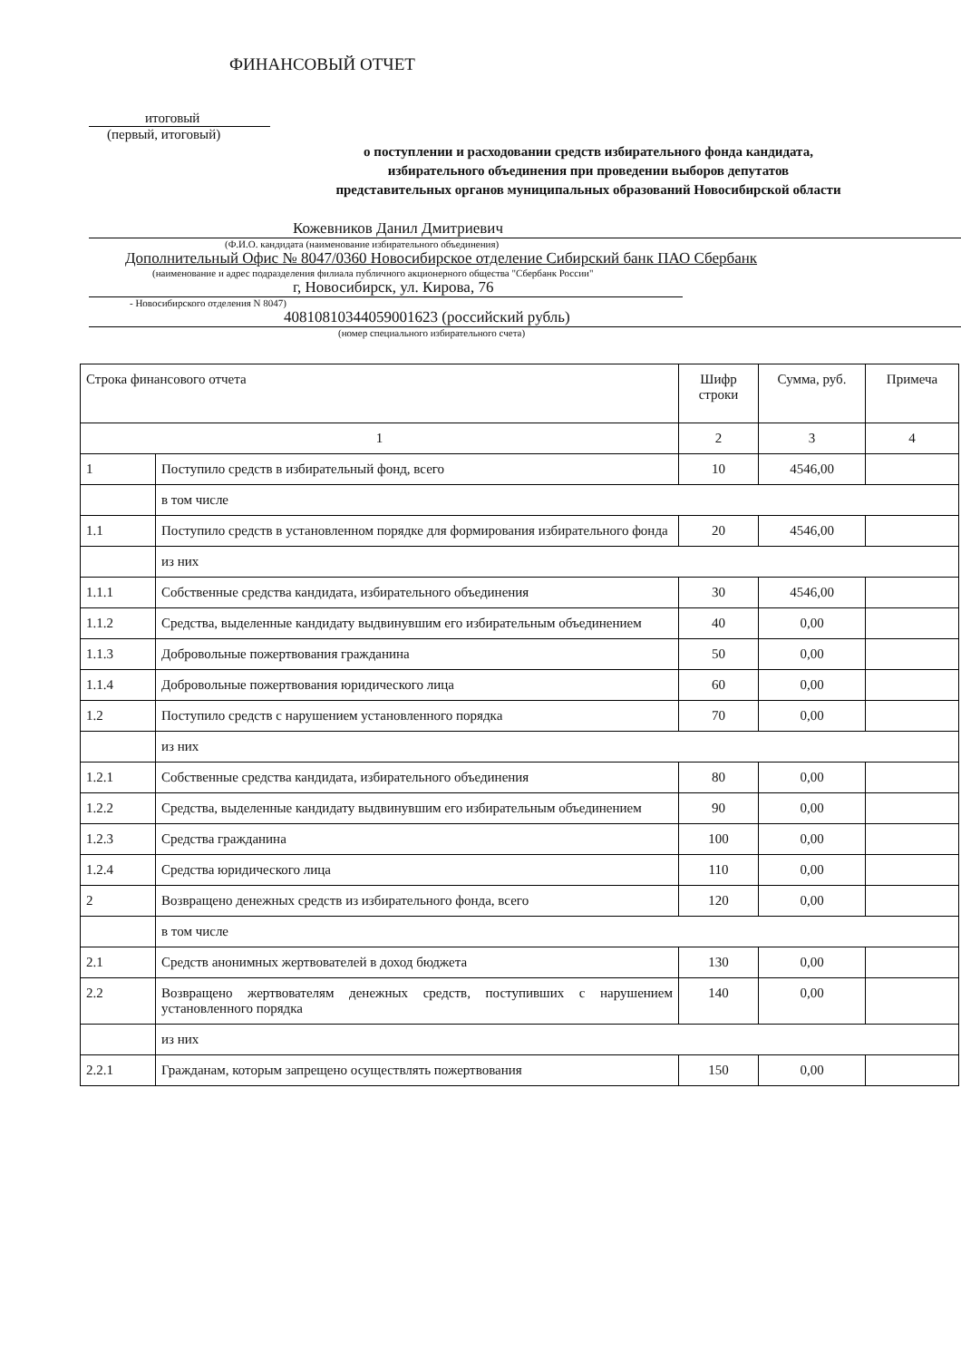ФИНАНСОВЫЙ ОТЧЕТ
итоговый
(первый, итоговый)
о поступлении и расходовании средств избирательного фонда кандидата,
избирательного объединения при проведении выборов депутатов
представительных органов муниципальных образований Новосибирской области
Кожевников Данил Дмитриевич
(Ф.И.О. кандидата (наименование избирательного объединения)
Дополнительный Офис № 8047/0360 Новосибирское отделение Сибирский банк ПАО Сбербанк
(наименование и адрес подразделения филиала публичного акционерного общества "Сбербанк России"
г, Новосибирск, ул. Кирова, 76
- Новосибирского отделения N 8047)
40810810344059001623 (российский рубль)
(номер специального избирательного счета)
| Строка финансового отчета | | Шифр строки | Сумма, руб. | Примеча |
| 1 | | 2 | 3 | 4 |
| 1 | Поступило средств в избирательный фонд, всего | 10 | 4546,00 | |
| | в том числе | | | |
| 1.1 | Поступило средств в установленном порядке для формирования избирательного фонда | 20 | 4546,00 | |
| | из них | | | |
| 1.1.1 | Собственные средства кандидата, избирательного объединения | 30 | 4546,00 | |
| 1.1.2 | Средства, выделенные кандидату выдвинувшим его избирательным объединением | 40 | 0,00 | |
| 1.1.3 | Добровольные пожертвования гражданина | 50 | 0,00 | |
| 1.1.4 | Добровольные пожертвования юридического лица | 60 | 0,00 | |
| 1.2 | Поступило средств с нарушением установленного порядка | 70 | 0,00 | |
| | из них | | | |
| 1.2.1 | Собственные средства кандидата, избирательного объединения | 80 | 0,00 | |
| 1.2.2 | Средства, выделенные кандидату выдвинувшим его избирательным объединением | 90 | 0,00 | |
| 1.2.3 | Средства гражданина | 100 | 0,00 | |
| 1.2.4 | Средства юридического лица | 110 | 0,00 | |
| 2 | Возвращено денежных средств из избирательного фонда, всего | 120 | 0,00 | |
| | в том числе | | | |
| 2.1 | Средств анонимных жертвователей в доход бюджета | 130 | 0,00 | |
| 2.2 | Возвращено жертвователям денежных средств, поступивших с нарушением установленного порядка | 140 | 0,00 | |
| | из них | | | |
| 2.2.1 | Гражданам, которым запрещено осуществлять пожертвования | 150 | 0,00 | |